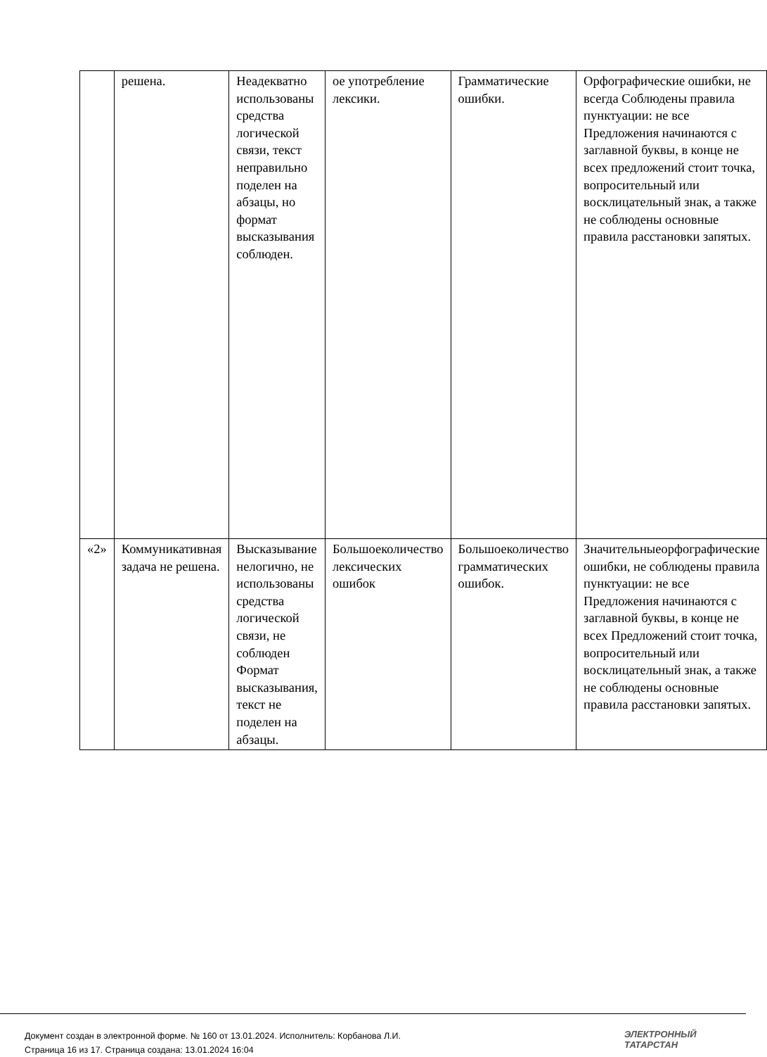| | решена. | Неадекватно использованы средства логической связи, текст неправильно поделен на абзацы, но формат высказывания соблюден. | ое употребление лексики. | Грамматические ошибки. | Орфографические ошибки, не всегда Соблюдены правила пунктуации: не все Предложения начинаются с заглавной буквы, в конце не всех предложений стоит точка, вопросительный или восклицательный знак, а также не соблюдены основные правила расстановки запятых. |
| «2» | Коммуникативная задача не решена. | Высказывание нелогично, не использованы средства логической связи, не соблюден Формат высказывания, текст не поделен на абзацы. | Большоеколичество лексических ошибок | Большоеколичество грамматических ошибок. | Значительныеорфографические ошибки, не соблюдены правила пунктуации: не все Предложения начинаются с заглавной буквы, в конце не всех Предложений стоит точка, вопросительный или восклицательный знак, а также не соблюдены основные правила расстановки запятых. |
Документ создан в электронной форме. № 160 от 13.01.2024. Исполнитель: Корбанова Л.И.
Страница 16 из 17. Страница создана: 13.01.2024 16:04
ЭЛЕКТРОННЫЙ
ТАТАРСТАН